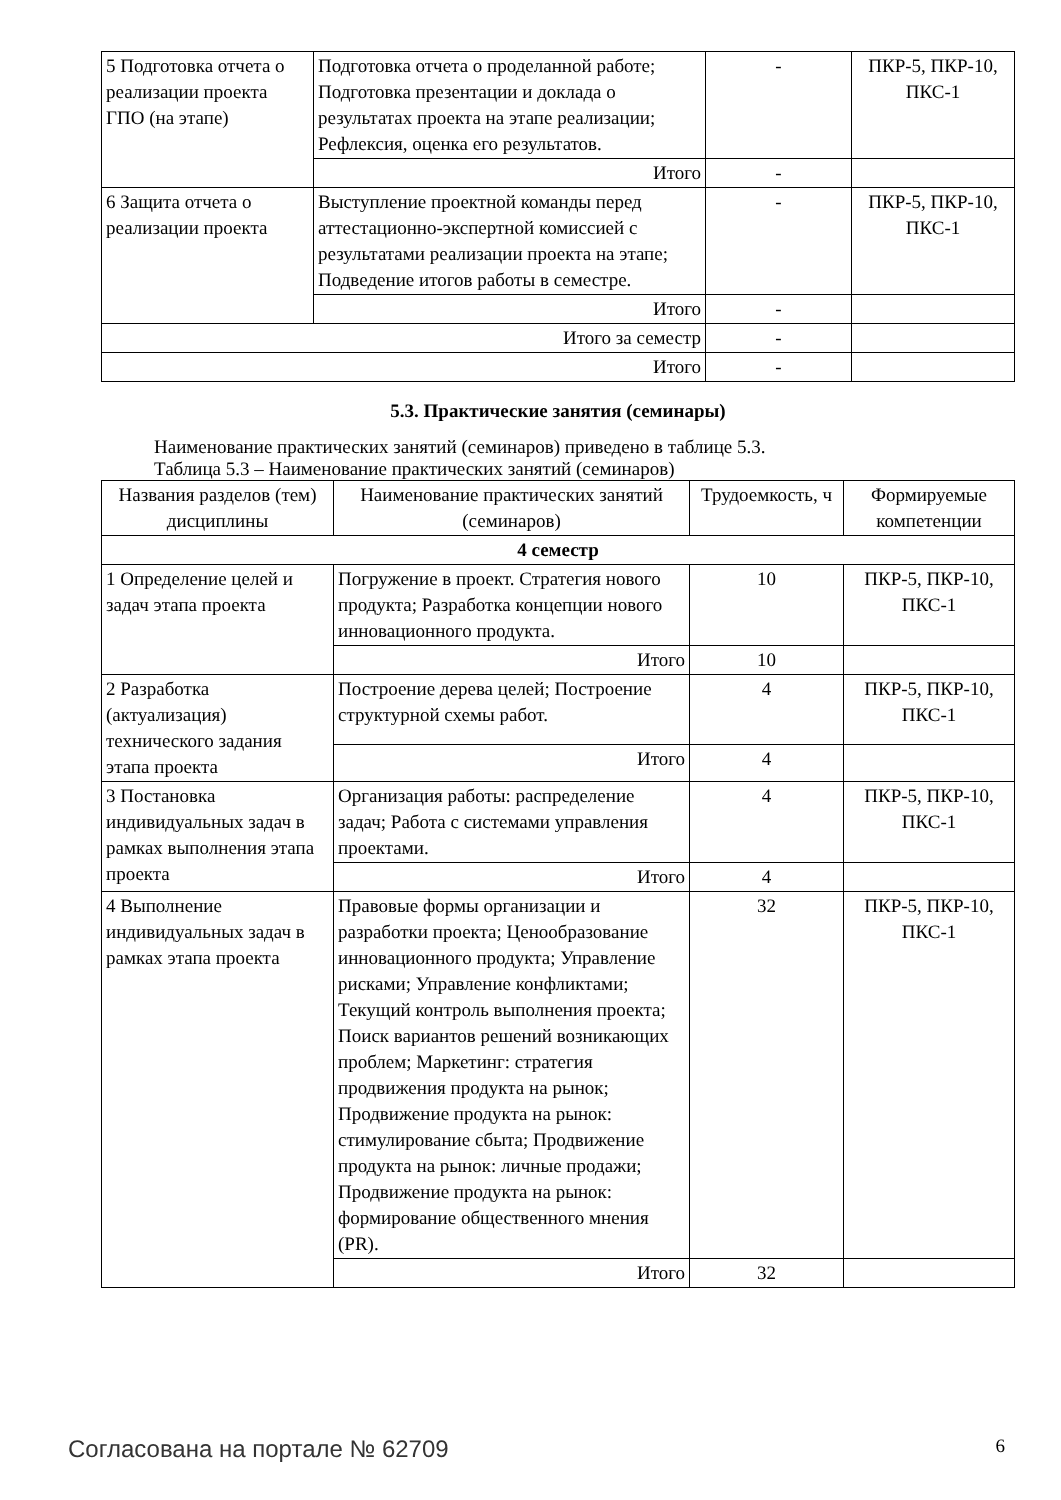| 5 Подготовка отчета о реализации проекта ГПО (на этапе) | Подготовка отчета о проделанной работе; Подготовка презентации и доклада о результатах проекта на этапе реализации; Рефлексия, оценка его результатов. | - | ПКР-5, ПКР-10, ПКС-1 |
| | Итого | - | |
| 6 Защита отчета о реализации проекта | Выступление проектной команды перед аттестационно-экспертной комиссией с результатами реализации проекта на этапе; Подведение итогов работы в семестре. | - | ПКР-5, ПКР-10, ПКС-1 |
| | Итого | - | |
| Итого за семестр | | - | |
| Итого | | - | |
5.3. Практические занятия (семинары)
Наименование практических занятий (семинаров) приведено в таблице 5.3.
Таблица 5.3 – Наименование практических занятий (семинаров)
| Названия разделов (тем) дисциплины | Наименование практических занятий (семинаров) | Трудоемкость, ч | Формируемые компетенции |
| --- | --- | --- | --- |
| 4 семестр | | | |
| 1 Определение целей и задач этапа проекта | Погружение в проект. Стратегия нового продукта; Разработка концепции нового инновационного продукта. | 10 | ПКР-5, ПКР-10, ПКС-1 |
| | Итого | 10 | |
| 2 Разработка (актуализация) технического задания этапа проекта | Построение дерева целей; Построение структурной схемы работ. | 4 | ПКР-5, ПКР-10, ПКС-1 |
| | Итого | 4 | |
| 3 Постановка индивидуальных задач в рамках выполнения этапа проекта | Организация работы: распределение задач; Работа с системами управления проектами. | 4 | ПКР-5, ПКР-10, ПКС-1 |
| | Итого | 4 | |
| 4 Выполнение индивидуальных задач в рамках этапа проекта | Правовые формы организации и разработки проекта; Ценообразование инновационного продукта; Управление рисками; Управление конфликтами; Текущий контроль выполнения проекта; Поиск вариантов решений возникающих проблем; Маркетинг: стратегия продвижения продукта на рынок; Продвижение продукта на рынок: стимулирование сбыта; Продвижение продукта на рынок: личные продажи; Продвижение продукта на рынок: формирование общественного мнения (PR). | 32 | ПКР-5, ПКР-10, ПКС-1 |
| | Итого | 32 | |
Согласована на портале № 62709 6